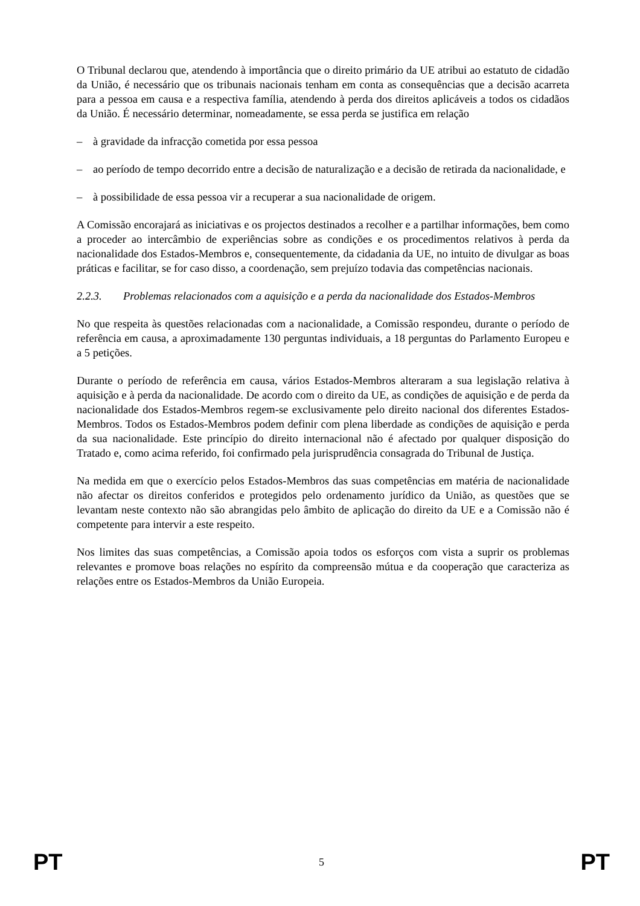O Tribunal declarou que, atendendo à importância que o direito primário da UE atribui ao estatuto de cidadão da União, é necessário que os tribunais nacionais tenham em conta as consequências que a decisão acarreta para a pessoa em causa e a respectiva família, atendendo à perda dos direitos aplicáveis a todos os cidadãos da União. É necessário determinar, nomeadamente, se essa perda se justifica em relação
– à gravidade da infracção cometida por essa pessoa
– ao período de tempo decorrido entre a decisão de naturalização e a decisão de retirada da nacionalidade, e
– à possibilidade de essa pessoa vir a recuperar a sua nacionalidade de origem.
A Comissão encorajará as iniciativas e os projectos destinados a recolher e a partilhar informações, bem como a proceder ao intercâmbio de experiências sobre as condições e os procedimentos relativos à perda da nacionalidade dos Estados-Membros e, consequentemente, da cidadania da UE, no intuito de divulgar as boas práticas e facilitar, se for caso disso, a coordenação, sem prejuízo todavia das competências nacionais.
2.2.3. Problemas relacionados com a aquisição e a perda da nacionalidade dos Estados-Membros
No que respeita às questões relacionadas com a nacionalidade, a Comissão respondeu, durante o período de referência em causa, a aproximadamente 130 perguntas individuais, a 18 perguntas do Parlamento Europeu e a 5 petições.
Durante o período de referência em causa, vários Estados-Membros alteraram a sua legislação relativa à aquisição e à perda da nacionalidade. De acordo com o direito da UE, as condições de aquisição e de perda da nacionalidade dos Estados-Membros regem-se exclusivamente pelo direito nacional dos diferentes Estados-Membros. Todos os Estados-Membros podem definir com plena liberdade as condições de aquisição e perda da sua nacionalidade. Este princípio do direito internacional não é afectado por qualquer disposição do Tratado e, como acima referido, foi confirmado pela jurisprudência consagrada do Tribunal de Justiça.
Na medida em que o exercício pelos Estados-Membros das suas competências em matéria de nacionalidade não afectar os direitos conferidos e protegidos pelo ordenamento jurídico da União, as questões que se levantam neste contexto não são abrangidas pelo âmbito de aplicação do direito da UE e a Comissão não é competente para intervir a este respeito.
Nos limites das suas competências, a Comissão apoia todos os esforços com vista a suprir os problemas relevantes e promove boas relações no espírito da compreensão mútua e da cooperação que caracteriza as relações entre os Estados-Membros da União Europeia.
PT 5 PT